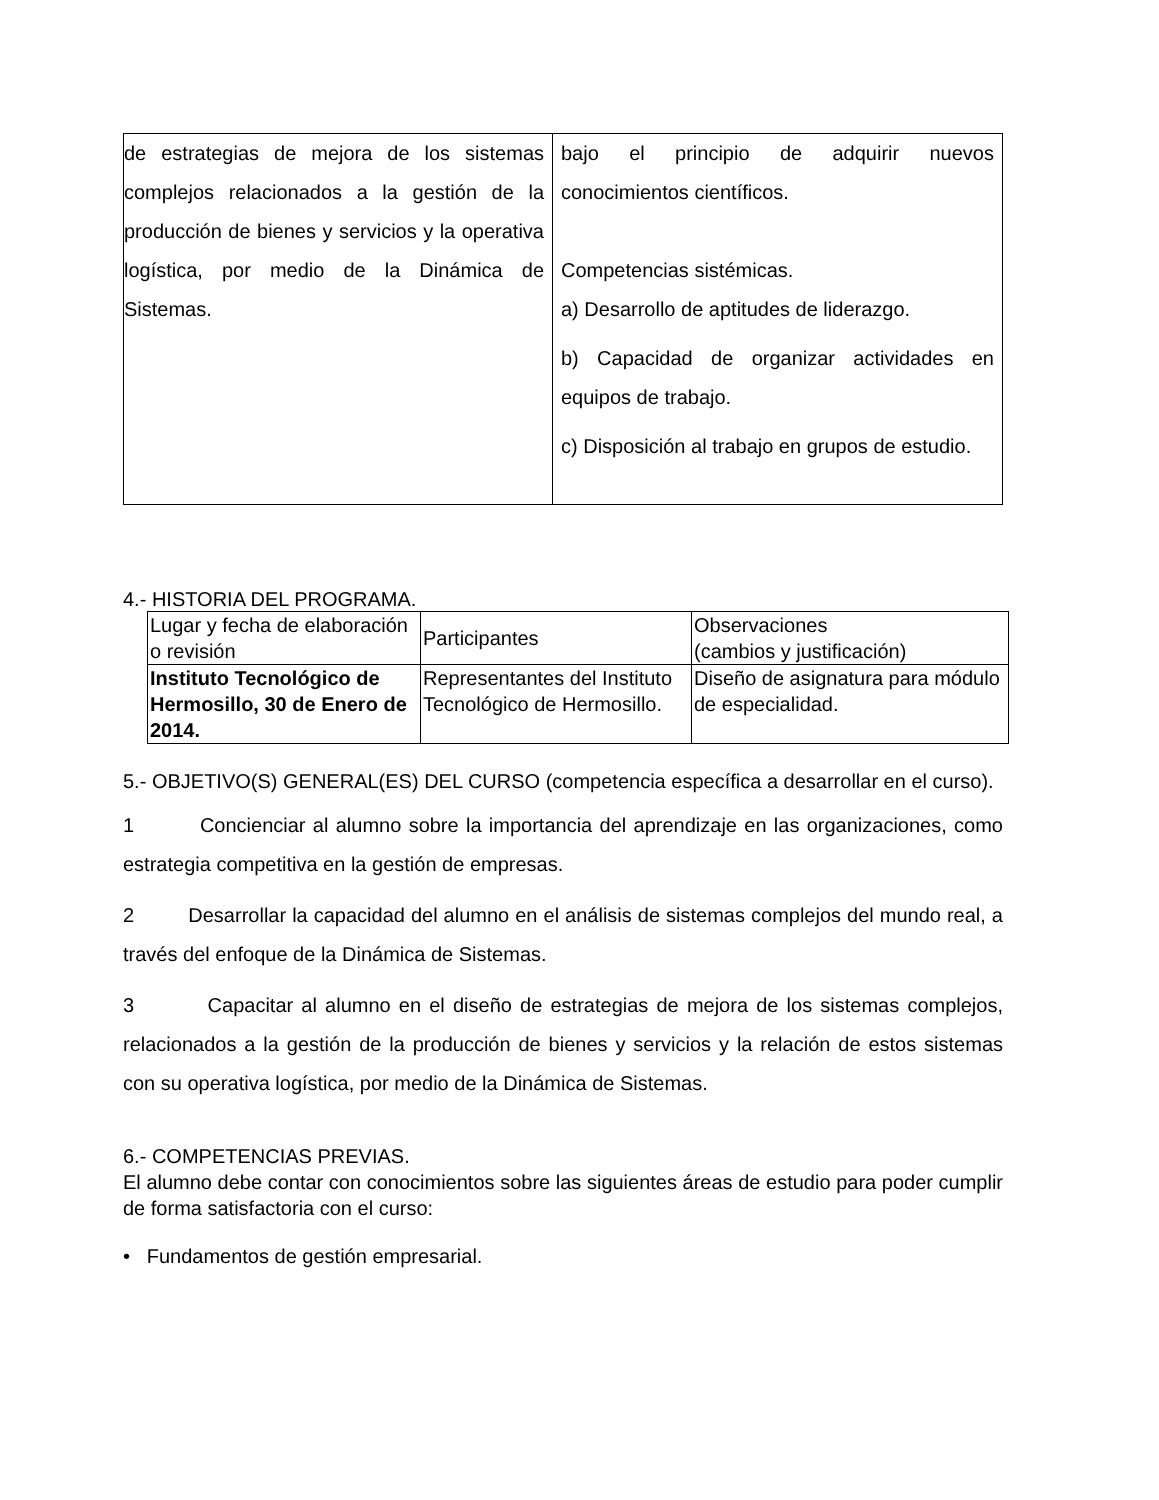| de estrategias de mejora de los sistemas complejos relacionados a la gestión de la producción de bienes y servicios y la operativa logística, por medio de la Dinámica de Sistemas. | bajo el principio de adquirir nuevos conocimientos científicos. Competencias sistémicas. a) Desarrollo de aptitudes de liderazgo. b) Capacidad de organizar actividades en equipos de trabajo. c) Disposición al trabajo en grupos de estudio. |
4.- HISTORIA DEL PROGRAMA.
| Lugar y fecha de elaboración o revisión | Participantes | Observaciones (cambios y justificación) |
| Instituto Tecnológico de Hermosillo, 30 de Enero de 2014. | Representantes del Instituto Tecnológico de Hermosillo. | Diseño de asignatura para módulo de especialidad. |
5.- OBJETIVO(S) GENERAL(ES) DEL CURSO (competencia específica a desarrollar en el curso).
1 Concienciar al alumno sobre la importancia del aprendizaje en las organizaciones, como estrategia competitiva en la gestión de empresas.
2 Desarrollar la capacidad del alumno en el análisis de sistemas complejos del mundo real, a través del enfoque de la Dinámica de Sistemas.
3 Capacitar al alumno en el diseño de estrategias de mejora de los sistemas complejos, relacionados a la gestión de la producción de bienes y servicios y la relación de estos sistemas con su operativa logística, por medio de la Dinámica de Sistemas.
6.- COMPETENCIAS PREVIAS.
El alumno debe contar con conocimientos sobre las siguientes áreas de estudio para poder cumplir de forma satisfactoria con el curso:
• Fundamentos de gestión empresarial.